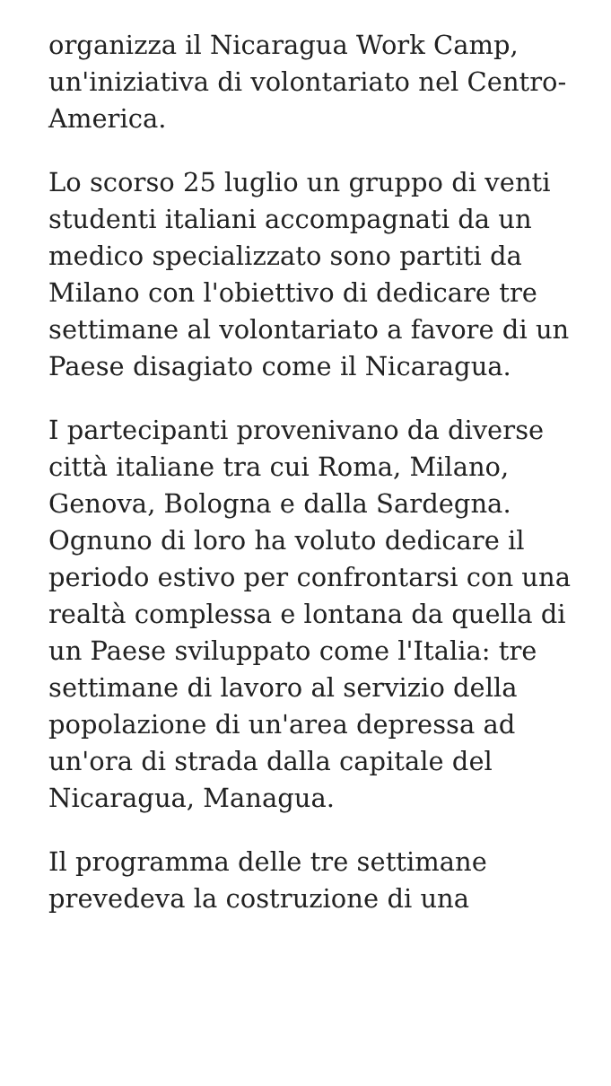organizza il Nicaragua Work Camp, un'iniziativa di volontariato nel Centro-America.
Lo scorso 25 luglio un gruppo di venti studenti italiani accompagnati da un medico specializzato sono partiti da Milano con l'obiettivo di dedicare tre settimane al volontariato a favore di un Paese disagiato come il Nicaragua.
I partecipanti provenivano da diverse città italiane tra cui Roma, Milano, Genova, Bologna e dalla Sardegna. Ognuno di loro ha voluto dedicare il periodo estivo per confrontarsi con una realtà complessa e lontana da quella di un Paese sviluppato come l'Italia: tre settimane di lavoro al servizio della popolazione di un'area depressa ad un'ora di strada dalla capitale del Nicaragua, Managua.
Il programma delle tre settimane prevedeva la costruzione di una